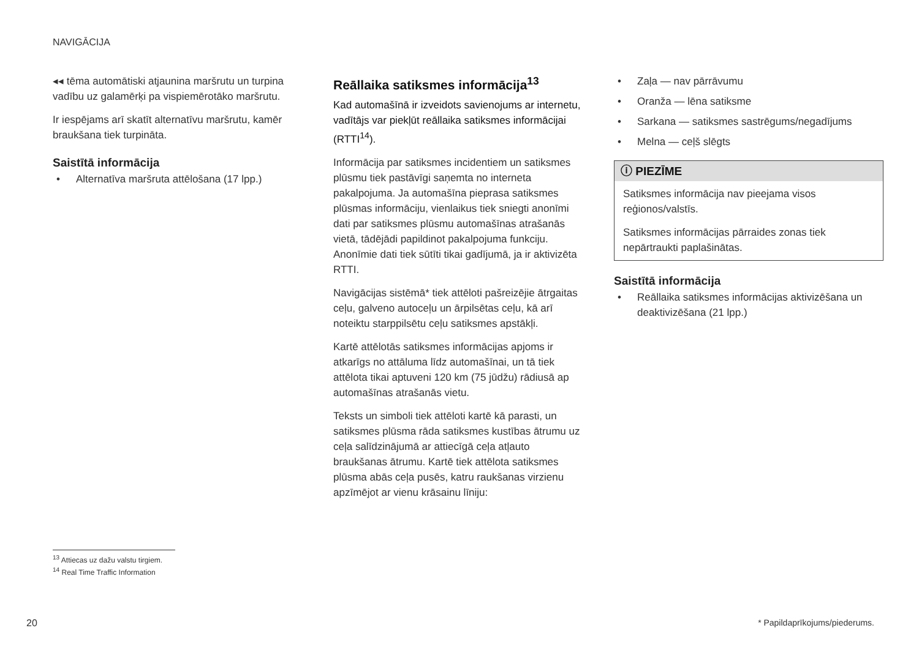NAVIGĀCIJA
◂◂ tēma automātiski atjaunina maršrutu un turpina vadību uz galamērķi pa vispiemērotāko maršrutu.
Ir iespējams arī skatīt alternatīvu maršrutu, kamēr braukšana tiek turpināta.
Saistītā informācija
• Alternatīva maršruta attēlošana (17 lpp.)
Reāllaika satiksmes informācija<sup>13</sup>
Kad automašīnā ir izveidots savienojums ar internetu, vadītājs var piekļūt reāllaika satiksmes informācijai (RTTI<sup>14</sup>).
Informācija par satiksmes incidentiem un satiksmes plūsmu tiek pastāvīgi saņemta no interneta pakalpojuma. Ja automašīna pieprasa satiksmes plūsmas informāciju, vienlaikus tiek sniegti anonīmi dati par satiksmes plūsmu automašīnas atrašanās vietā, tādējādi papildinot pakalpojuma funkciju. Anonīmie dati tiek sūtīti tikai gadījumā, ja ir aktivizēta RTTI.
Navigācijas sistēmā* tiek attēloti pašreizējie ātrgaitas ceļu, galveno autoceļu un ārpilsētas ceļu, kā arī noteiktu starppilsētu ceļu satiksmes apstākļi.
Kartē attēlotās satiksmes informācijas apjoms ir atkarīgs no attāluma līdz automašīnai, un tā tiek attēlota tikai aptuveni 120 km (75 jūdžu) rādiusā ap automašīnas atrašanās vietu.
Teksts un simboli tiek attēloti kartē kā parasti, un satiksmes plūsma rāda satiksmes kustības ātrumu uz ceļa salīdzinājumā ar attiecīgā ceļa atļauto braukšanas ātrumu. Kartē tiek attēlota satiksmes plūsma abās ceļa pusēs, katru raukšanas virzienu apzīmējot ar vienu krāsainu līniju:
• Zaļa — nav pārrāvumu
• Oranža — lēna satiksme
• Sarkana — satiksmes sastrēgums/negadījums
• Melna — ceļš slēgts
ⓘ PIEZĪME
Satiksmes informācija nav pieejama visos reģionos/valstīs.
Satiksmes informācijas pārraides zonas tiek nepārtraukti paplašinātas.
Saistītā informācija
• Reāllaika satiksmes informācijas aktivizēšana un deaktivizēšana (21 lpp.)
<sup>13</sup> Attiecas uz dažu valstu tirgiem.
<sup>14</sup> Real Time Traffic Information
20 * Papildaprīkojums/piederums.